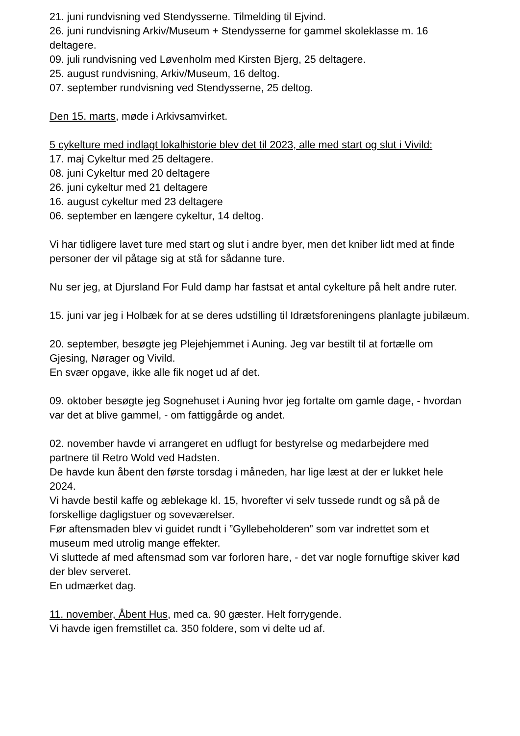21. juni rundvisning ved Stendysserne. Tilmelding til Ejvind.
26. juni rundvisning Arkiv/Museum + Stendysserne for gammel skoleklasse m. 16 deltagere.
09. juli rundvisning ved Løvenholm med Kirsten Bjerg, 25 deltagere.
25. august rundvisning, Arkiv/Museum, 16 deltog.
07. september rundvisning ved Stendysserne, 25 deltog.
Den 15. marts, møde i Arkivsamvirket.
5 cykelture med indlagt lokalhistorie blev det til 2023, alle med start og slut i Vivild:
17. maj Cykeltur med 25 deltagere.
08. juni Cykeltur med 20 deltagere
26. juni cykeltur med 21 deltagere
16. august cykeltur med 23 deltagere
06. september en længere cykeltur, 14 deltog.
Vi har tidligere lavet ture med start og slut i andre byer, men det kniber lidt med at finde personer der vil påtage sig at stå for sådanne ture.
Nu ser jeg, at Djursland For Fuld damp har fastsat et antal cykelture på helt andre ruter.
15. juni var jeg i Holbæk for at se deres udstilling til Idrætsforeningens planlagte jubilæum.
20. september, besøgte jeg Plejehjemmet i Auning. Jeg var bestilt til at fortælle om Gjesing, Nørager og Vivild.
En svær opgave, ikke alle fik noget ud af det.
09. oktober besøgte jeg Sognehuset i Auning hvor jeg fortalte om gamle dage, - hvordan var det at blive gammel, - om fattiggårde og andet.
02. november havde vi arrangeret en udflugt for bestyrelse og medarbejdere med partnere til Retro Wold ved Hadsten.
De havde kun åbent den første torsdag i måneden, har lige læst at der er lukket hele 2024.
Vi havde bestil kaffe og æblekage kl. 15, hvorefter vi selv tussede rundt og så på de forskellige dagligstuer og soveværelser.
Før aftensmaden blev vi guidet rundt i ”Gyllebeholderen” som var indrettet som et museum med utrolig mange effekter.
Vi sluttede af med aftensmad som var forloren hare, - det var nogle fornuftige skiver kød der blev serveret.
En udmærket dag.
11. november, Åbent Hus, med ca. 90 gæster. Helt forrygende.
Vi havde igen fremstillet ca. 350 foldere, som vi delte ud af.